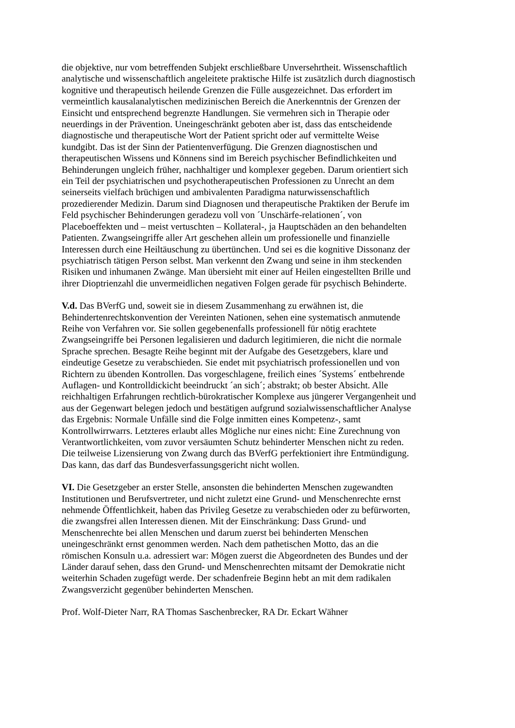die objektive, nur vom betreffenden Subjekt erschließbare Unversehrtheit. Wissenschaftlich
analytische und wissenschaftlich angeleitete praktische Hilfe ist zusätzlich durch diagnostisch
kognitive und therapeutisch heilende Grenzen die Fülle ausgezeichnet. Das erfordert im
vermeintlich kausalanalytischen medizinischen Bereich die Anerkenntnis der Grenzen der
Einsicht und entsprechend begrenzte Handlungen. Sie vermehren sich in Therapie oder
neuerdings in der Prävention. Uneingeschränkt geboten aber ist, dass das entscheidende
diagnostische und therapeutische Wort der Patient spricht oder auf vermittelte Weise
kundgibt. Das ist der Sinn der Patientenverfügung. Die Grenzen diagnostischen und
therapeutischen Wissens und Könnens sind im Bereich psychischer Befindlichkeiten und
Behinderungen ungleich früher, nachhaltiger und komplexer gegeben. Darum orientiert sich
ein Teil der psychiatrischen und psychotherapeutischen Professionen zu Unrecht an dem
seinerseits vielfach brüchigen und ambivalenten Paradigma naturwissenschaftlich
prozedierender Medizin. Darum sind Diagnosen und therapeutische Praktiken der Berufe im
Feld psychischer Behinderungen geradezu voll von ´Unschärfe-relationen´, von
Placeboeffekten und – meist vertuschten – Kollateral-, ja Hauptschäden an den behandelten
Patienten. Zwangseingriffe aller Art geschehen allein um professionelle und finanzielle
Interessen durch eine Heiltäuschung zu übertünchen. Und sei es die kognitive Dissonanz der
psychiatrisch tätigen Person selbst. Man verkennt den Zwang und seine in ihm steckenden
Risiken und inhumanen Zwänge. Man übersieht mit einer auf Heilen eingestellten Brille und
ihrer Dioptrienzahl die unvermeidlichen negativen Folgen gerade für psychisch Behinderte.
V.d. Das BVerfG und, soweit sie in diesem Zusammenhang zu erwähnen ist, die
Behindertenrechtskonvention der Vereinten Nationen, sehen eine systematisch anmutende
Reihe von Verfahren vor. Sie sollen gegebenenfalls professionell für nötig erachtete
Zwangseingriffe bei Personen legalisieren und dadurch legitimieren, die nicht die normale
Sprache sprechen. Besagte Reihe beginnt mit der Aufgabe des Gesetzgebers, klare und
eindeutige Gesetze zu verabschieden. Sie endet mit psychiatrisch professionellen und von
Richtern zu übenden Kontrollen. Das vorgeschlagene, freilich eines ´Systems´ entbehrende
Auflagen- und Kontrolldickicht beeindruckt ´an sich´; abstrakt; ob bester Absicht. Alle
reichhaltigen Erfahrungen rechtlich-bürokratischer Komplexe aus jüngerer Vergangenheit und
aus der Gegenwart belegen jedoch und bestätigen aufgrund sozialwissenschaftlicher Analyse
das Ergebnis: Normale Unfälle sind die Folge inmitten eines Kompetenz-, samt
Kontrollwirrwarrs. Letzteres erlaubt alles Mögliche nur eines nicht: Eine Zurechnung von
Verantwortlichkeiten, vom zuvor versäumten Schutz behinderter Menschen nicht zu reden.
Die teilweise Lizensierung von Zwang durch das BVerfG perfektioniert ihre Entmündigung.
Das kann, das darf das Bundesverfassungsgericht nicht wollen.
VI. Die Gesetzgeber an erster Stelle, ansonsten die behinderten Menschen zugewandten
Institutionen und Berufsvertreter, und nicht zuletzt eine Grund- und Menschenrechte ernst
nehmende Öffentlichkeit, haben das Privileg Gesetze zu verabschieden oder zu befürworten,
die zwangsfrei allen Interessen dienen. Mit der Einschränkung: Dass Grund- und
Menschenrechte bei allen Menschen und darum zuerst bei behinderten Menschen
uneingeschränkt ernst genommen werden. Nach dem pathetischen Motto, das an die
römischen Konsuln u.a. adressiert war: Mögen zuerst die Abgeordneten des Bundes und der
Länder darauf sehen, dass den Grund- und Menschenrechten mitsamt der Demokratie nicht
weiterhin Schaden zugefügt werde. Der schadenfreie Beginn hebt an mit dem radikalen
Zwangsverzicht gegenüber behinderten Menschen.
Prof. Wolf-Dieter Narr, RA Thomas Saschenbrecker, RA Dr. Eckart Wähner